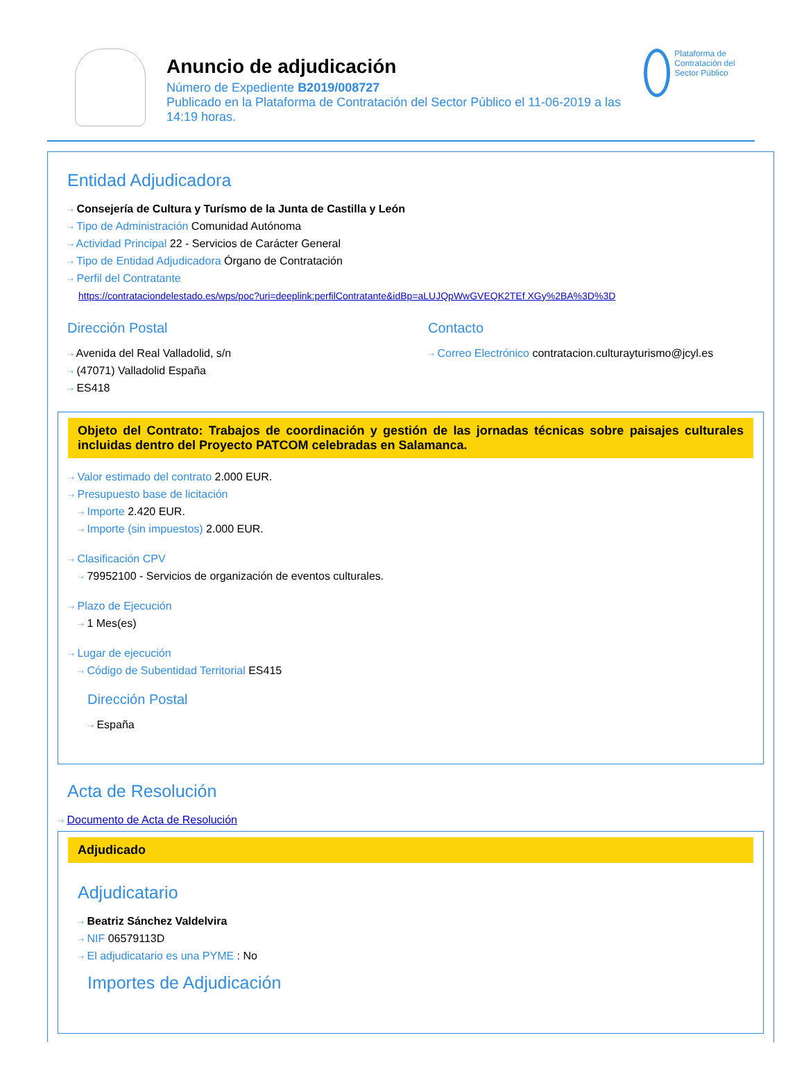Anuncio de adjudicación
Número de Expediente B2019/008727
Publicado en la Plataforma de Contratación del Sector Público el 11-06-2019 a las 14:19 horas.
Plataforma de Contratación del Sector Público
Entidad Adjudicadora
⇢ Consejería de Cultura y Turísmo de la Junta de Castilla y León
⇢ Tipo de Administración Comunidad Autónoma
⇢ Actividad Principal 22 - Servicios de Carácter General
⇢ Tipo de Entidad Adjudicadora Órgano de Contratación
⇢ Perfil del Contratante
https://contrataciondelestado.es/wps/poc?uri=deeplink:perfilContratante&idBp=aLUJQpWwGVEQK2TEf XGy%2BA%3D%3D
Dirección Postal
⇢ Avenida del Real Valladolid, s/n
⇢ (47071) Valladolid España
⇢ ES418
Contacto
⇢ Correo Electrónico contratacion.culturayturismo@jcyl.es
Objeto del Contrato: Trabajos de coordinación y gestión de las jornadas técnicas sobre paisajes culturales incluidas dentro del Proyecto PATCOM celebradas en Salamanca.
⇢ Valor estimado del contrato 2.000 EUR.
⇢ Presupuesto base de licitación
⇢ Importe 2.420 EUR.
⇢ Importe (sin impuestos) 2.000 EUR.
⇢ Clasificación CPV
⇢ 79952100 - Servicios de organización de eventos culturales.
⇢ Plazo de Ejecución
⇢ 1 Mes(es)
⇢ Lugar de ejecución
⇢ Código de Subentidad Territorial ES415
Dirección Postal
⇢ España
Acta de Resolución
⇢ Documento de Acta de Resolución
Adjudicado
Adjudicatario
⇢ Beatriz Sánchez Valdelvira
⇢ NIF 06579113D
⇢ El adjudicatario es una PYME : No
Importes de Adjudicación